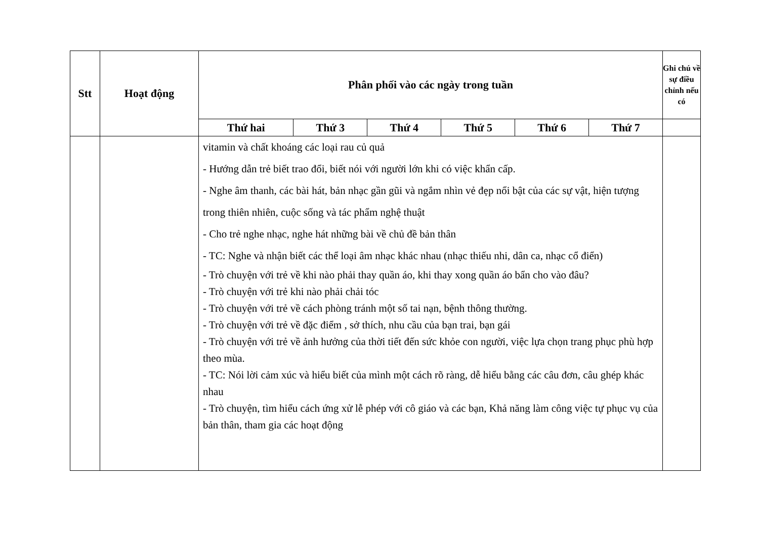| Stt | Hoạt động | Phân phối vào các ngày trong tuần | | | | | | Ghi chú về sự điều chỉnh nếu có |
| --- | --- | --- | --- | --- | --- | --- | --- | --- |
| | | Thứ hai | Thứ 3 | Thứ 4 | Thứ 5 | Thứ 6 | Thứ 7 | |
| | | vitamin và chất khoáng các loại rau củ quả - Hướng dẫn trẻ biết trao đổi, biết nói với người lớn khi có việc khẩn cấp. - Nghe âm thanh, các bài hát, bản nhạc gần gũi và ngắm nhìn vẻ đẹp nổi bật của các sự vật, hiện tượng trong thiên nhiên, cuộc sống và tác phẩm nghệ thuật - Cho trẻ nghe nhạc, nghe hát những bài về chủ đề bản thân - TC: Nghe và nhận biết các thể loại âm nhạc khác nhau (nhạc thiếu nhi, dân ca, nhạc cổ điển) - Trò chuyện với trẻ về khi nào phải thay quần áo, khi thay xong quần áo bẩn cho vào đâu? - Trò chuyện với trẻ khi nào phải chải tóc - Trò chuyện với trẻ về cách phòng tránh một số tai nạn, bệnh thông thường. - Trò chuyện với trẻ về đặc điểm , sở thích, nhu cầu của bạn trai, bạn gái - Trò chuyện với trẻ về ảnh hưởng của thời tiết đến sức khỏe con người, việc lựa chọn trang phục phù hợp theo mùa. - TC: Nói lời cảm xúc và hiểu biết của mình một cách rõ ràng, dễ hiểu bằng các câu đơn, câu ghép khác nhau - Trò chuyện, tìm hiểu cách ứng xử lễ phép với cô giáo và các bạn, Khả năng làm công việc tự phục vụ của bản thân, tham gia các hoạt động | | | | | | |